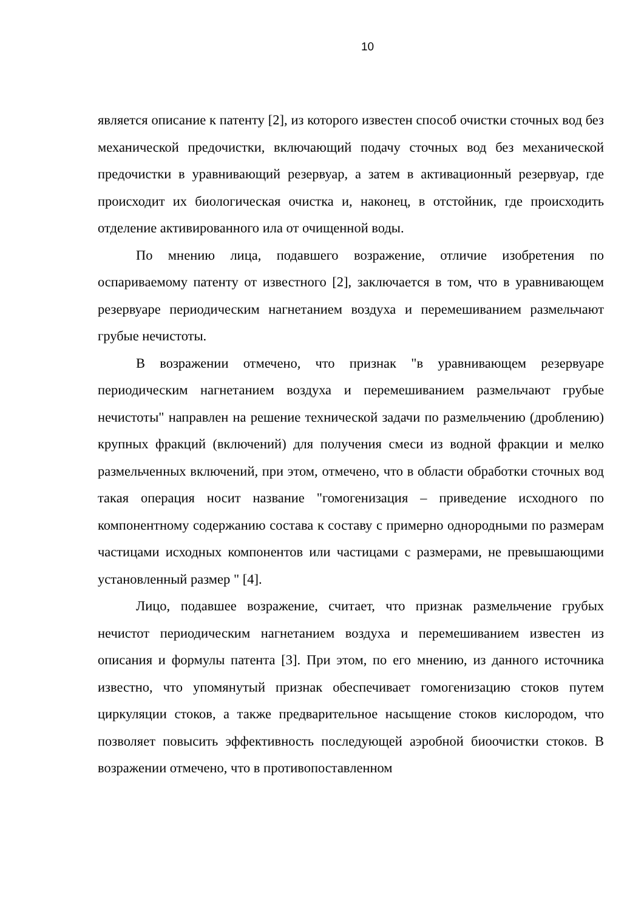10
является описание к патенту [2], из которого известен способ очистки сточных вод без механической предочистки, включающий подачу сточных вод без механической предочистки в уравнивающий резервуар, а затем в активационный резервуар, где происходит их биологическая очистка и, наконец, в отстойник, где происходить отделение активированного ила от очищенной воды.
По мнению лица, подавшего возражение, отличие изобретения по оспариваемому патенту от известного [2], заключается в том, что в уравнивающем резервуаре периодическим нагнетанием воздуха и перемешиванием размельчают грубые нечистоты.
В возражении отмечено, что признак "в уравнивающем резервуаре периодическим нагнетанием воздуха и перемешиванием размельчают грубые нечистоты" направлен на решение технической задачи по размельчению (дроблению) крупных фракций (включений) для получения смеси из водной фракции и мелко размельченных включений, при этом, отмечено, что в области обработки сточных вод такая операция носит название "гомогенизация – приведение исходного по компонентному содержанию состава к составу с примерно однородными по размерам частицами исходных компонентов или частицами с размерами, не превышающими установленный размер " [4].
Лицо, подавшее возражение, считает, что признак размельчение грубых нечистот периодическим нагнетанием воздуха и перемешиванием известен из описания и формулы патента [3]. При этом, по его мнению, из данного источника известно, что упомянутый признак обеспечивает гомогенизацию стоков путем циркуляции стоков, а также предварительное насыщение стоков кислородом, что позволяет повысить эффективность последующей аэробной биоочистки стоков. В возражении отмечено, что в противопоставленном